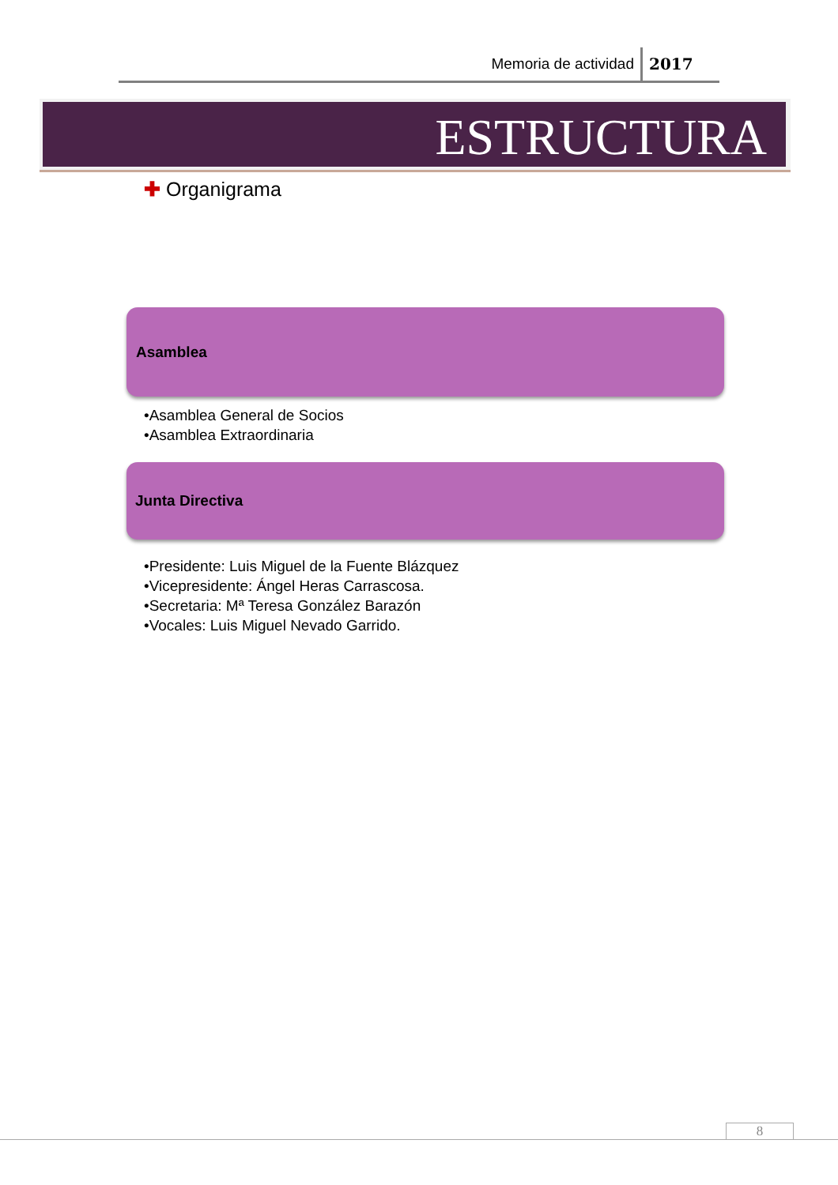Memoria de actividad 2017
ESTRUCTURA
✚ Organigrama
Asamblea
•Asamblea General de Socios
•Asamblea Extraordinaria
Junta Directiva
•Presidente: Luis Miguel de la Fuente Blázquez
•Vicepresidente: Ángel Heras Carrascosa.
•Secretaria: Mª Teresa González Barazón
•Vocales: Luis Miguel Nevado Garrido.
8